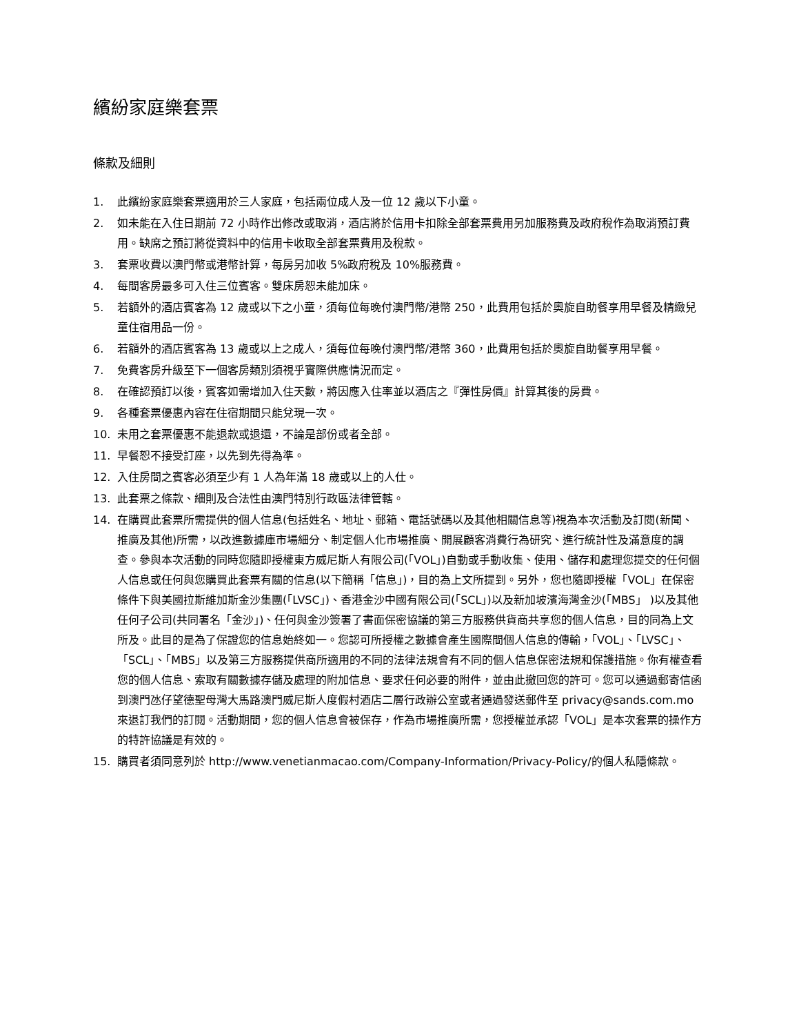繽紛家庭樂套票
條款及細則
1. 此繽紛家庭樂套票適用於三人家庭，包括兩位成人及一位 12 歲以下小童。
2. 如未能在入住日期前 72 小時作出修改或取消，酒店將於信用卡扣除全部套票費用另加服務費及政府稅作為取消預訂費用。缺席之預訂將從資料中的信用卡收取全部套票費用及稅款。
3. 套票收費以澳門幣或港幣計算，每房另加收 5%政府稅及 10%服務費。
4. 每間客房最多可入住三位賓客。雙床房恕未能加床。
5. 若額外的酒店賓客為 12 歲或以下之小童，須每位每晚付澳門幣/港幣 250，此費用包括於奧旋自助餐享用早餐及精緻兒童住宿用品一份。
6. 若額外的酒店賓客為 13 歲或以上之成人，須每位每晚付澳門幣/港幣 360，此費用包括於奧旋自助餐享用早餐。
7. 免費客房升級至下一個客房類別須視乎實際供應情況而定。
8. 在確認預訂以後，賓客如需增加入住天數，將因應入住率並以酒店之『彈性房價』計算其後的房費。
9. 各種套票優惠內容在住宿期間只能兌現一次。
10. 未用之套票優惠不能退款或退還，不論是部份或者全部。
11. 早餐恕不接受訂座，以先到先得為準。
12. 入住房間之賓客必須至少有 1 人為年滿 18 歲或以上的人仕。
13. 此套票之條款、細則及合法性由澳門特別行政區法律管轄。
14. 在購買此套票所需提供的個人信息(包括姓名、地址、郵箱、電話號碼以及其他相關信息等)視為本次活動及訂閱(新聞、推廣及其他)所需，以改進數據庫市場細分、制定個人化市場推廣、開展顧客消費行為研究、進行統計性及滿意度的調查。參與本次活動的同時您隨即授權東方威尼斯人有限公司(「VOL」)自動或手動收集、使用、儲存和處理您提交的任何個人信息或任何與您購買此套票有關的信息(以下簡稱「信息」)，目的為上文所提到。另外，您也隨即授權「VOL」在保密條件下與美國拉斯維加斯金沙集團(「LVSC」)、香港金沙中國有限公司(「SCL」)以及新加坡濱海灣金沙(「MBS」 )以及其他任何子公司(共同署名「金沙」)、任何與金沙簽署了書面保密協議的第三方服務供貨商共享您的個人信息，目的同為上文所及。此目的是為了保證您的信息始終如一。您認可所授權之數據會產生國際間個人信息的傳輸，「VOL」、「LVSC」、「SCL」、「MBS」以及第三方服務提供商所適用的不同的法律法規會有不同的個人信息保密法規和保護措施。你有權查看您的個人信息、索取有關數據存儲及處理的附加信息、要求任何必要的附件，並由此撤回您的許可。您可以通過郵寄信函到澳門氹仔望德聖母灣大馬路澳門威尼斯人度假村酒店二層行政辦公室或者通過發送郵件至 privacy@sands.com.mo 來退訂我們的訂閱。活動期間，您的個人信息會被保存，作為市場推廣所需，您授權並承認「VOL」是本次套票的操作方的特許協議是有效的。
15. 購買者須同意列於 http://www.venetianmacao.com/Company-Information/Privacy-Policy/的個人私隱條款。